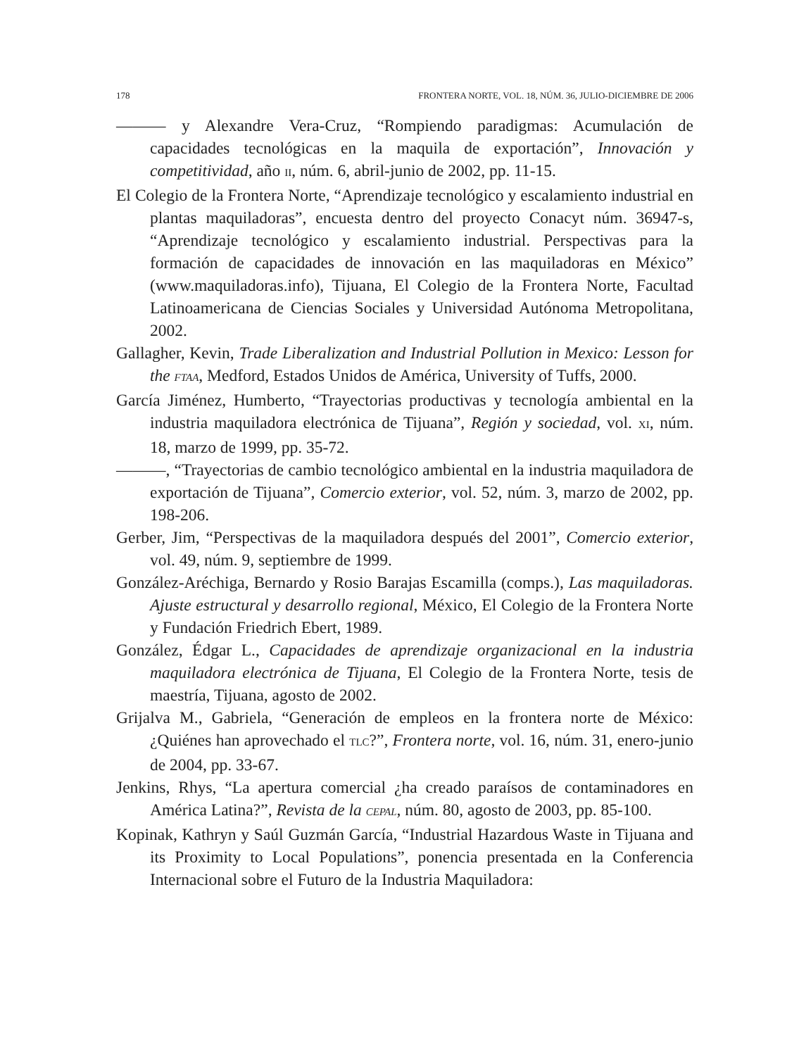178 FRONTERA NORTE, VOL. 18, NÚM. 36, JULIO-DICIEMBRE DE 2006
——— y Alexandre Vera-Cruz, “Rompiendo paradigmas: Acumulación de capacidades tecnológicas en la maquila de exportación”, Innovación y competitividad, año II, núm. 6, abril-junio de 2002, pp. 11-15.
El Colegio de la Frontera Norte, “Aprendizaje tecnológico y escalamiento industrial en plantas maquiladoras”, encuesta dentro del proyecto Conacyt núm. 36947-s, “Aprendizaje tecnológico y escalamiento industrial. Perspectivas para la formación de capacidades de innovación en las maquiladoras en México” (www.maquiladoras.info), Tijuana, El Colegio de la Frontera Norte, Facultad Latinoamericana de Ciencias Sociales y Universidad Autónoma Metropolitana, 2002.
Gallagher, Kevin, Trade Liberalization and Industrial Pollution in Mexico: Lesson for the FTAA, Medford, Estados Unidos de América, University of Tuffs, 2000.
García Jiménez, Humberto, “Trayectorias productivas y tecnología ambiental en la industria maquiladora electrónica de Tijuana”, Región y sociedad, vol. XI, núm. 18, marzo de 1999, pp. 35-72.
———, “Trayectorias de cambio tecnológico ambiental en la industria maquiladora de exportación de Tijuana”, Comercio exterior, vol. 52, núm. 3, marzo de 2002, pp. 198-206.
Gerber, Jim, “Perspectivas de la maquiladora después del 2001”, Comercio exterior, vol. 49, núm. 9, septiembre de 1999.
González-Aréchiga, Bernardo y Rosio Barajas Escamilla (comps.), Las maquiladoras. Ajuste estructural y desarrollo regional, México, El Colegio de la Frontera Norte y Fundación Friedrich Ebert, 1989.
González, Édgar L., Capacidades de aprendizaje organizacional en la industria maquiladora electrónica de Tijuana, El Colegio de la Frontera Norte, tesis de maestría, Tijuana, agosto de 2002.
Grijalva M., Gabriela, “Generación de empleos en la frontera norte de México: ¿Quiénes han aprovechado el TLC?”, Frontera norte, vol. 16, núm. 31, enero-junio de 2004, pp. 33-67.
Jenkins, Rhys, “La apertura comercial ¿ha creado paraísos de contaminadores en América Latina?”, Revista de la CEPAL, núm. 80, agosto de 2003, pp. 85-100.
Kopinak, Kathryn y Saúl Guzmán García, “Industrial Hazardous Waste in Tijuana and its Proximity to Local Populations”, ponencia presentada en la Conferencia Internacional sobre el Futuro de la Industria Maquiladora: